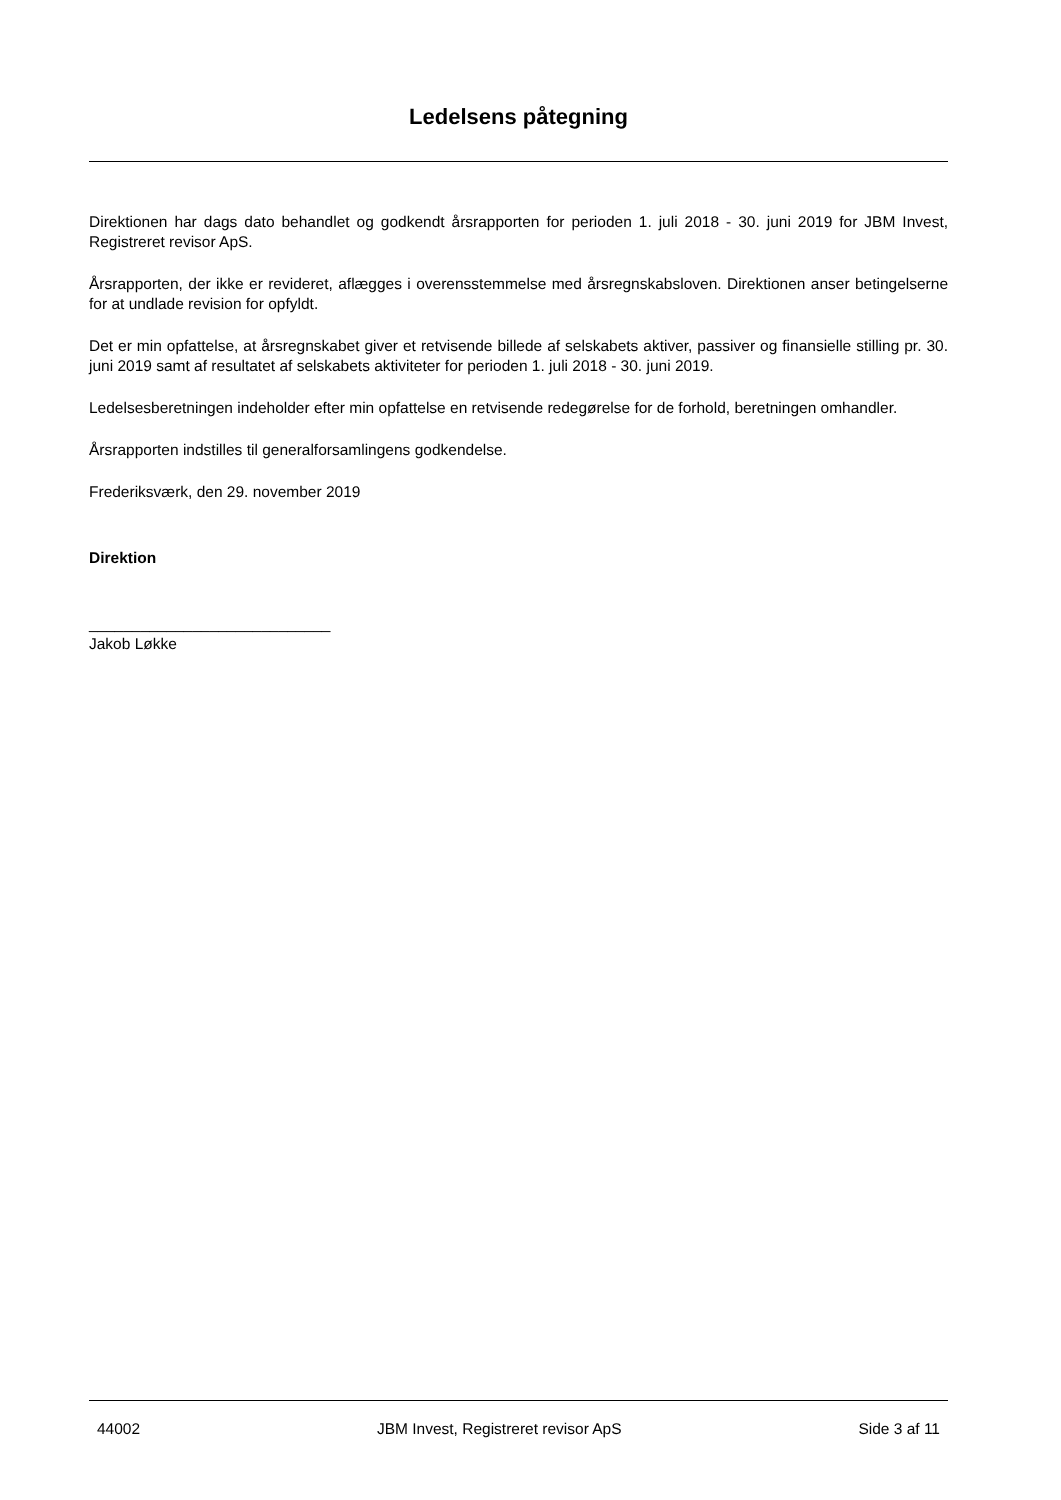Ledelsens påtegning
Direktionen har dags dato behandlet og godkendt årsrapporten for perioden 1. juli 2018 - 30. juni 2019 for JBM Invest, Registreret revisor ApS.
Årsrapporten, der ikke er revideret, aflægges i overensstemmelse med årsregnskabsloven. Direktionen anser betingelserne for at undlade revision for opfyldt.
Det er min opfattelse, at årsregnskabet giver et retvisende billede af selskabets aktiver, passiver og finansielle stilling pr. 30. juni 2019 samt af resultatet af selskabets aktiviteter for perioden 1. juli 2018 - 30. juni 2019.
Ledelsesberetningen indeholder efter min opfattelse en retvisende redegørelse for de forhold, beretningen omhandler.
Årsrapporten indstilles til generalforsamlingens godkendelse.
Frederiksværk, den 29. november 2019
Direktion
____________________________
Jakob Løkke
44002 JBM Invest, Registreret revisor ApS Side 3 af 11